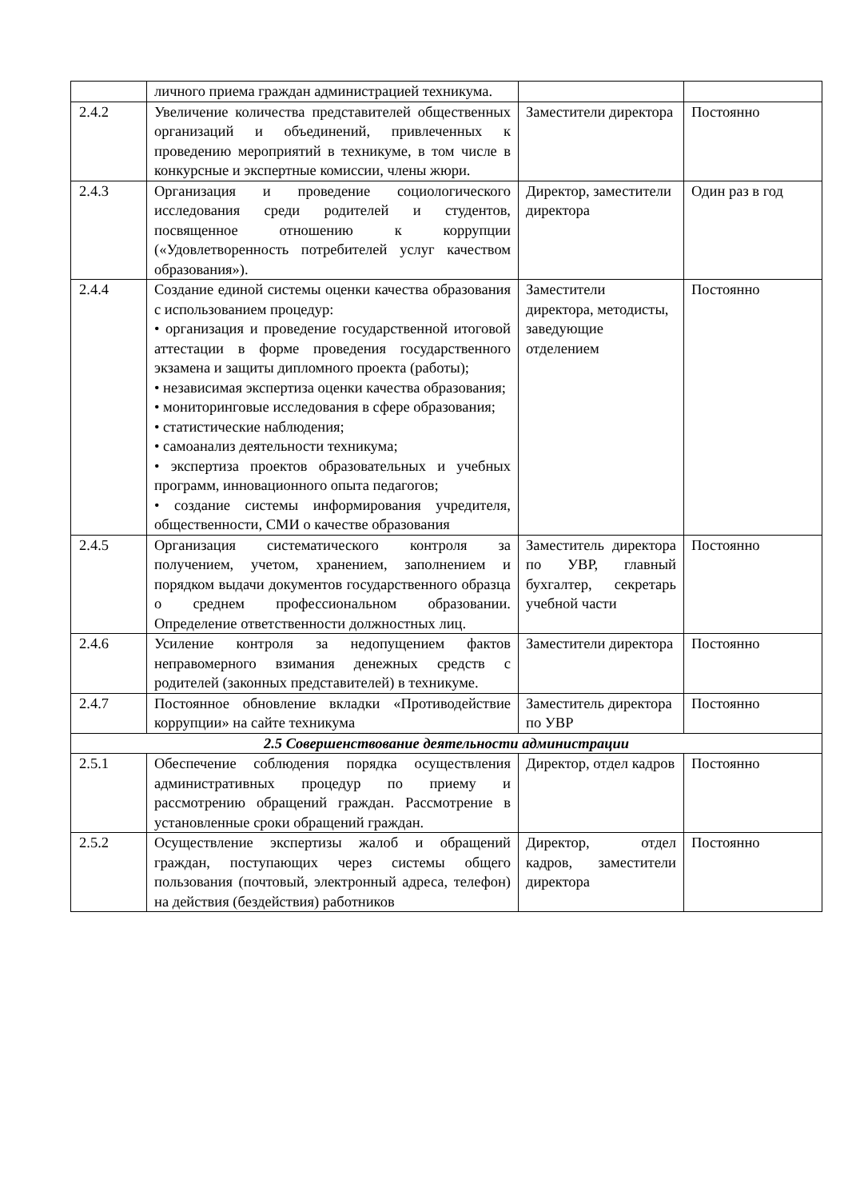| | личного приема граждан администрацией техникума. | | |
| 2.4.2 | Увеличение количества представителей общественных организаций и объединений, привлеченных к проведению мероприятий в техникуме, в том числе в конкурсные и экспертные комиссии, члены жюри. | Заместители директора | Постоянно |
| 2.4.3 | Организация и проведение социологического исследования среди родителей и студентов, посвященное отношению к коррупции («Удовлетворенность потребителей услуг качеством образования»). | Директор, заместители директора | Один раз в год |
| 2.4.4 | Создание единой системы оценки качества образования с использованием процедур: • организация и проведение государственной итоговой аттестации в форме проведения государственного экзамена и защиты дипломного проекта (работы); • независимая экспертиза оценки качества образования; • мониторинговые исследования в сфере образования; • статистические наблюдения; • самоанализ деятельности техникума; • экспертиза проектов образовательных и учебных программ, инновационного опыта педагогов; • создание системы информирования учредителя, общественности, СМИ о качестве образования | Заместители директора, методисты, заведующие отделением | Постоянно |
| 2.4.5 | Организация систематического контроля за получением, учетом, хранением, заполнением и порядком выдачи документов государственного образца о среднем профессиональном образовании. Определение ответственности должностных лиц. | Заместитель директора по УВР, главный бухгалтер, секретарь учебной части | Постоянно |
| 2.4.6 | Усиление контроля за недопущением фактов неправомерного взимания денежных средств с родителей (законных представителей) в техникуме. | Заместители директора | Постоянно |
| 2.4.7 | Постоянное обновление вкладки «Противодействие коррупции» на сайте техникума | Заместитель директора по УВР | Постоянно |
| 2.5 Совершенствование деятельности администрации | | | |
| 2.5.1 | Обеспечение соблюдения порядка осуществления административных процедур по приему и рассмотрению обращений граждан. Рассмотрение в установленные сроки обращений граждан. | Директор, отдел кадров | Постоянно |
| 2.5.2 | Осуществление экспертизы жалоб и обращений граждан, поступающих через системы общего пользования (почтовый, электронный адреса, телефон) на действия (бездействия) работников | Директор, отдел кадров, заместители директора | Постоянно |